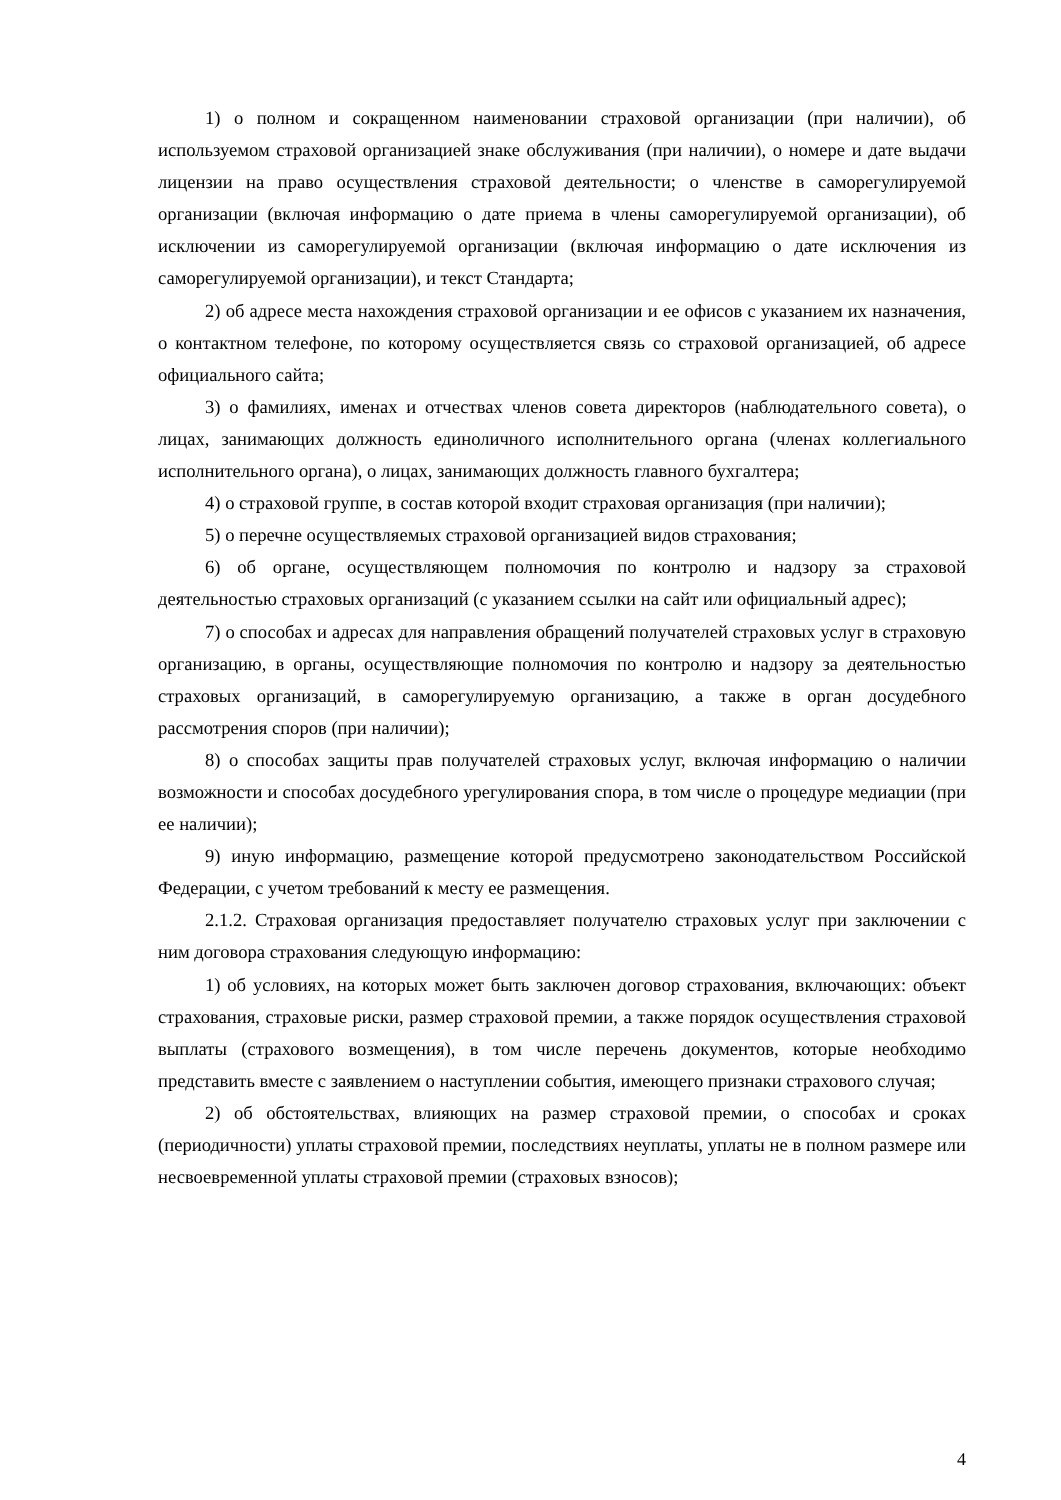1) о полном и сокращенном наименовании страховой организации (при наличии), об используемом страховой организацией знаке обслуживания (при наличии), о номере и дате выдачи лицензии на право осуществления страховой деятельности; о членстве в саморегулируемой организации (включая информацию о дате приема в члены саморегулируемой организации), об исключении из саморегулируемой организации (включая информацию о дате исключения из саморегулируемой организации), и текст Стандарта;
2) об адресе места нахождения страховой организации и ее офисов с указанием их назначения, о контактном телефоне, по которому осуществляется связь со страховой организацией, об адресе официального сайта;
3) о фамилиях, именах и отчествах членов совета директоров (наблюдательного совета), о лицах, занимающих должность единоличного исполнительного органа (членах коллегиального исполнительного органа), о лицах, занимающих должность главного бухгалтера;
4) о страховой группе, в состав которой входит страховая организация (при наличии);
5) о перечне осуществляемых страховой организацией видов страхования;
6) об органе, осуществляющем полномочия по контролю и надзору за страховой деятельностью страховых организаций (с указанием ссылки на сайт или официальный адрес);
7) о способах и адресах для направления обращений получателей страховых услуг в страховую организацию, в органы, осуществляющие полномочия по контролю и надзору за деятельностью страховых организаций, в саморегулируемую организацию, а также в орган досудебного рассмотрения споров (при наличии);
8) о способах защиты прав получателей страховых услуг, включая информацию о наличии возможности и способах досудебного урегулирования спора, в том числе о процедуре медиации (при ее наличии);
9) иную информацию, размещение которой предусмотрено законодательством Российской Федерации, с учетом требований к месту ее размещения.
2.1.2. Страховая организация предоставляет получателю страховых услуг при заключении с ним договора страхования следующую информацию:
1) об условиях, на которых может быть заключен договор страхования, включающих: объект страхования, страховые риски, размер страховой премии, а также порядок осуществления страховой выплаты (страхового возмещения), в том числе перечень документов, которые необходимо представить вместе с заявлением о наступлении события, имеющего признаки страхового случая;
2) об обстоятельствах, влияющих на размер страховой премии, о способах и сроках (периодичности) уплаты страховой премии, последствиях неуплаты, уплаты не в полном размере или несвоевременной уплаты страховой премии (страховых взносов);
4